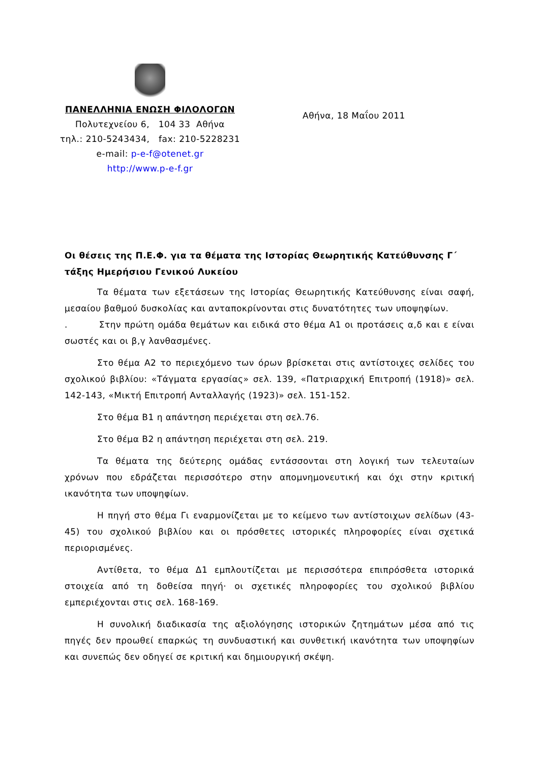ΠΑΝΕΛΛΗΝΙΑ ΕΝΩΣΗ ΦΙΛΟΛΟΓΩΝ
Πολυτεχνείου 6, 104 33 Αθήνα
τηλ.: 210-5243434, fax: 210-5228231
e-mail: p-e-f@otenet.gr
http://www.p-e-f.gr
Αθήνα, 18 Μαΐου 2011
Οι θέσεις της Π.Ε.Φ. για τα θέματα της Ιστορίας Θεωρητικής Κατεύθυνσης Γ΄ τάξης Ημερήσιου Γενικού Λυκείου
Τα θέματα των εξετάσεων της Ιστορίας Θεωρητικής Κατεύθυνσης είναι σαφή, μεσαίου βαθμού δυσκολίας και ανταποκρίνονται στις δυνατότητες των υποψηφίων.
. Στην πρώτη ομάδα θεμάτων και ειδικά στο θέμα Α1 οι προτάσεις α,δ και ε είναι σωστές και οι β,γ λανθασμένες.
Στο θέμα Α2 το περιεχόμενο των όρων βρίσκεται στις αντίστοιχες σελίδες του σχολικού βιβλίου: «Τάγματα εργασίας» σελ. 139, «Πατριαρχική Επιτροπή (1918)» σελ. 142-143, «Μικτή Επιτροπή Ανταλλαγής (1923)» σελ. 151-152.
Στο θέμα Β1 η απάντηση περιέχεται στη σελ.76.
Στο θέμα Β2 η απάντηση περιέχεται στη σελ. 219.
Τα θέματα της δεύτερης ομάδας εντάσσονται στη λογική των τελευταίων χρόνων που εδράζεται περισσότερο στην απομνημονευτική και όχι στην κριτική ικανότητα των υποψηφίων.
Η πηγή στο θέμα Γι εναρμονίζεται με το κείμενο των αντίστοιχων σελίδων (43-45) του σχολικού βιβλίου και οι πρόσθετες ιστορικές πληροφορίες είναι σχετικά περιορισμένες.
Αντίθετα, το θέμα Δ1 εμπλουτίζεται με περισσότερα επιπρόσθετα ιστορικά στοιχεία από τη δοθείσα πηγή· οι σχετικές πληροφορίες του σχολικού βιβλίου εμπεριέχονται στις σελ. 168-169.
Η συνολική διαδικασία της αξιολόγησης ιστορικών ζητημάτων μέσα από τις πηγές δεν προωθεί επαρκώς τη συνδυαστική και συνθετική ικανότητα των υποψηφίων και συνεπώς δεν οδηγεί σε κριτική και δημιουργική σκέψη.